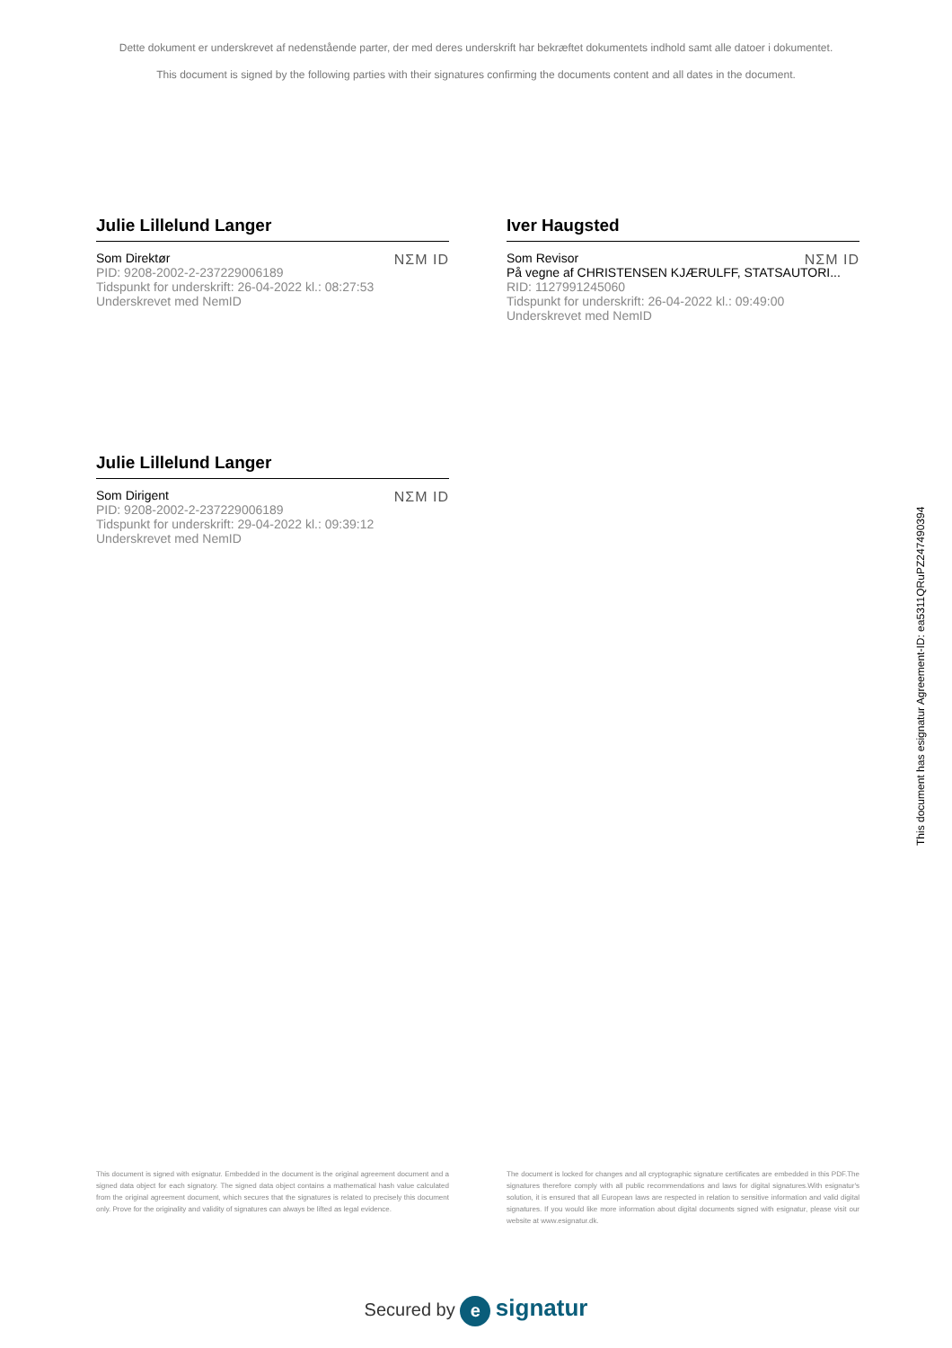Dette dokument er underskrevet af nedenstående parter, der med deres underskrift har bekræftet dokumentets indhold samt alle datoer i dokumentet.
This document is signed by the following parties with their signatures confirming the documents content and all dates in the document.
Julie Lillelund Langer
NΣM ID
Som Direktør
PID: 9208-2002-2-237229006189
Tidspunkt for underskrift: 26-04-2022 kl.: 08:27:53
Underskrevet med NemID
Iver Haugsted
NΣM ID
Som Revisor
På vegne af CHRISTENSEN KJÆRULFF, STATSAUTORI...
RID: 1127991245060
Tidspunkt for underskrift: 26-04-2022 kl.: 09:49:00
Underskrevet med NemID
Julie Lillelund Langer
NΣM ID
Som Dirigent
PID: 9208-2002-2-237229006189
Tidspunkt for underskrift: 29-04-2022 kl.: 09:39:12
Underskrevet med NemID
This document has esignatur Agreement-ID: ea5311QRuPZ247490394
This document is signed with esignatur. Embedded in the document is the original agreement document and a signed data object for each signatory. The signed data object contains a mathematical hash value calculated from the original agreement document, which secures that the signatures is related to precisely this document only. Prove for the originality and validity of signatures can always be lifted as legal evidence.
The document is locked for changes and all cryptographic signature certificates are embedded in this PDF.The signatures therefore comply with all public recommendations and laws for digital signatures.With esignatur's solution, it is ensured that all European laws are respected in relation to sensitive information and valid digital signatures. If you would like more information about digital documents signed with esignatur, please visit our website at www.esignatur.dk.
Secured by e signatur